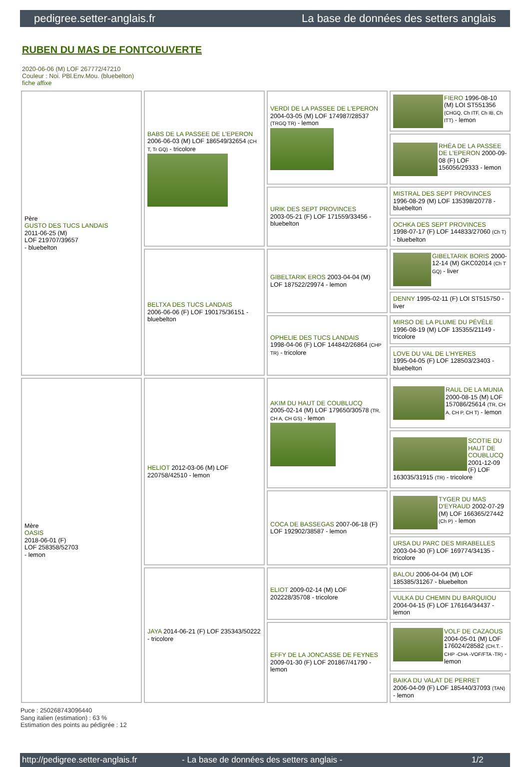pedigree.setter-anglais.fr La base de données des setters anglais
RUBEN DU MAS DE FONTCOUVERTE
2020-06-06 (M) LOF 267772/47210
Couleur : Noi. PBl.Env.Mou. (bluebelton)
fiche affixe
| Père GUSTO DES TUCS LANDAIS 2011-06-25 (M) LOF 219707/39657 - bluebelton | BABS DE LA PASSEE DE L'EPERON 2006-06-03 (M) LOF 186549/32654 (CH T, Tr GQ) - tricolore | VERDI DE LA PASSEE DE L'EPERON 2004-03-05 (M) LOF 174987/28537 (TRGQ TR) - lemon | FIERO 1996-08-10 (M) LOI ST551356 (CHGQ, Ch ITF, Ch IB, Ch ITT) - lemon |
| | | | RHÉA DE LA PASSEE DE L'EPERON 2000-09-08 (F) LOF 156056/29333 - lemon |
| | | URIK DES SEPT PROVINCES 2003-05-21 (F) LOF 171559/33456 - bluebelton | MISTRAL DES SEPT PROVINCES 1996-08-29 (M) LOF 135398/20778 - bluebelton |
| | | | OCHKA DES SEPT PROVINCES 1998-07-17 (F) LOF 144833/27060 (Ch T) - bluebelton |
| | BELTXA DES TUCS LANDAIS 2006-06-06 (F) LOF 190175/36151 - bluebelton | GIBELTARIK EROS 2003-04-04 (M) LOF 187522/29974 - lemon | GIBELTARIK BORIS 2000-12-14 (M) GKC02014 (Ch T GQ) - liver |
| | | | DENNY 1995-02-11 (F) LOI ST515750 - liver |
| | | OPHELIE DES TUCS LANDAIS 1998-04-06 (F) LOF 144842/26864 (CHP TR) - tricolore | MIRSO DE LA PLUME DU PÉVÈLE 1996-08-19 (M) LOF 135355/21149 - tricolore |
| | | | LOVE DU VAL DE L'HYERES 1995-04-05 (F) LOF 128503/23403 - bluebelton |
| Mère OASIS 2018-06-01 (F) LOF 258358/52703 - lemon | HELIOT 2012-03-06 (M) LOF 220758/42510 - lemon | AKIM DU HAUT DE COUBLUCQ 2005-02-14 (M) LOF 179650/30578 (TR, CH A, CH GS) - lemon | RAUL DE LA MUNIA 2000-08-15 (M) LOF 157086/25614 (TR, CH A, CH P, CH T) - lemon |
| | | | SCOTIE DU HAUT DE COUBLUCQ 2001-12-09 (F) LOF 163035/31915 (TR) - tricolore |
| | | COCA DE BASSEGAS 2007-06-18 (F) LOF 192902/38587 - lemon | TYGER DU MAS D'EYRAUD 2002-07-29 (M) LOF 166365/27442 (Ch P) - lemon |
| | | | URSA DU PARC DES MIRABELLES 2003-04-30 (F) LOF 169774/34135 - tricolore |
| | JAYA 2014-06-21 (F) LOF 235343/50222 - tricolore | ELIOT 2009-02-14 (M) LOF 202228/35708 - tricolore | BALOU 2006-04-04 (M) LOF 185385/31267 - bluebelton |
| | | | VULKA DU CHEMIN DU BARQUIOU 2004-04-15 (F) LOF 176164/34437 - lemon |
| | | EFFY DE LA JONCASSE DE FEYNES 2009-01-30 (F) LOF 201867/41790 - lemon | VOLF DE CAZAOUS 2004-05-01 (M) LOF 176024/28582 (CH.T. -CHP -CHA -VOF/FTA -TR) - lemon |
| | | | BAIKA DU VALAT DE PERRET 2006-04-09 (F) LOF 185440/37093 (TAN) - lemon |
Puce : 250268743096440
Sang italien (estimation) : 63 %
Estimation des points au pédigrée : 12
http://pedigree.setter-anglais.fr - La base de données des setters anglais - 1/2